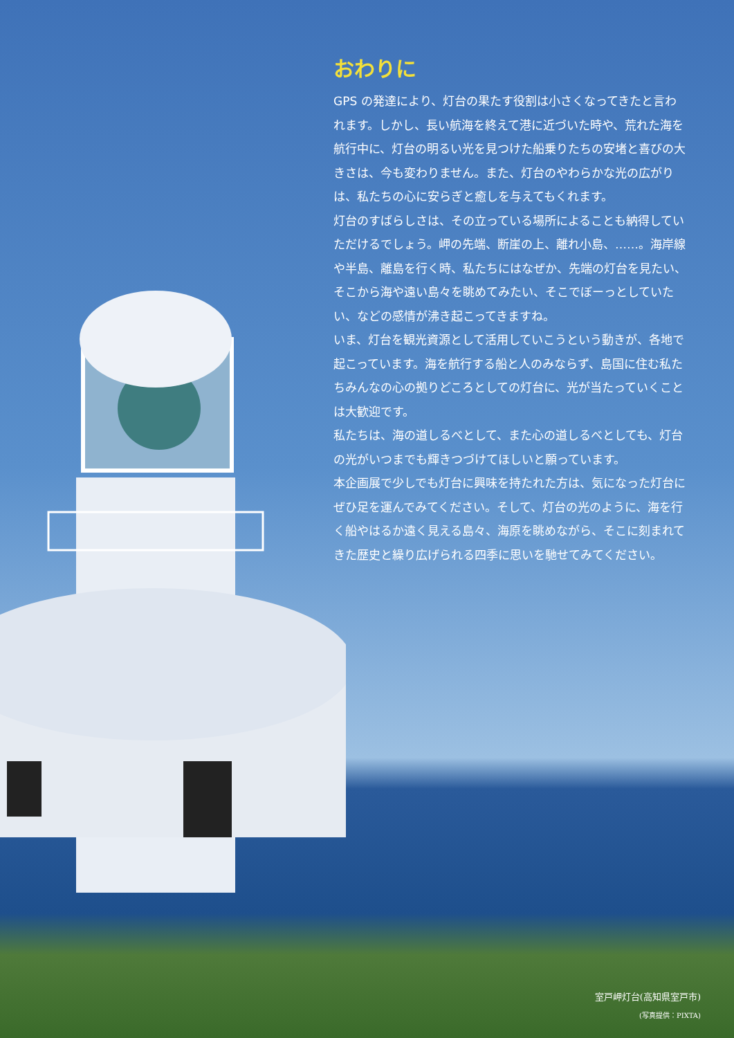おわりに
GPS の発達により、灯台の果たす役割は小さくなってきたと言われます。しかし、長い航海を終えて港に近づいた時や、荒れた海を航行中に、灯台の明るい光を見つけた船乗りたちの安堵と喜びの大きさは、今も変わりません。また、灯台のやわらかな光の広がりは、私たちの心に安らぎと癒しを与えてもくれます。
灯台のすばらしさは、その立っている場所によることも納得していただけるでしょう。岬の先端、断崖の上、離れ小島、……。海岸線や半島、離島を行く時、私たちにはなぜか、先端の灯台を見たい、そこから海や遠い島々を眺めてみたい、そこでぼーっとしていたい、などの感情が沸き起こってきますね。
いま、灯台を観光資源として活用していこうという動きが、各地で起こっています。海を航行する船と人のみならず、島国に住む私たちみんなの心の拠りどころとしての灯台に、光が当たっていくことは大歓迎です。
私たちは、海の道しるべとして、また心の道しるべとしても、灯台の光がいつまでも輝きつづけてほしいと願っています。
本企画展で少しでも灯台に興味を持たれた方は、気になった灯台にぜひ足を運んでみてください。そして、灯台の光のように、海を行く船やはるか遠く見える島々、海原を眺めながら、そこに刻まれてきた歴史と繰り広げられる四季に思いを馳せてみてください。
室戸岬灯台(高知県室戸市)
(写真提供：PIXTA)